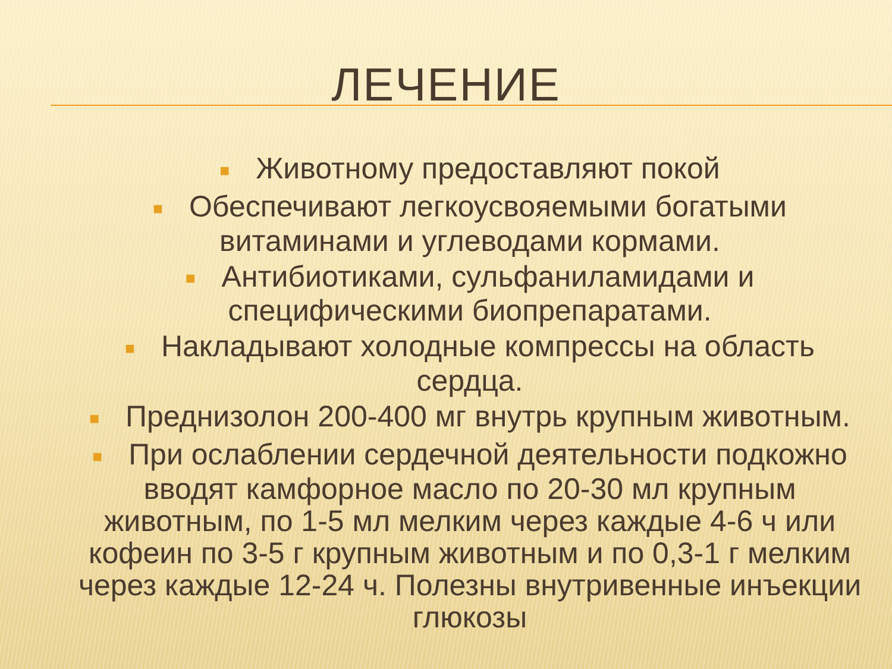ЛЕЧЕНИЕ
■ Животному предоставляют покой
■ Обеспечивают легкоусвояемыми богатыми витаминами и углеводами кормами.
■ Антибиотиками, сульфаниламидами и специфическими биопрепаратами.
■ Накладывают холодные компрессы на область сердца.
■ Преднизолон 200-400 мг внутрь крупным животным.
■ При ослаблении сердечной деятельности подкожно вводят камфорное масло по 20-30 мл крупным животным, по 1-5 мл мелким через каждые 4-6 ч или кофеин по 3-5 г крупным животным и по 0,3-1 г мелким через каждые 12-24 ч. Полезны внутривенные инъекции глюкозы